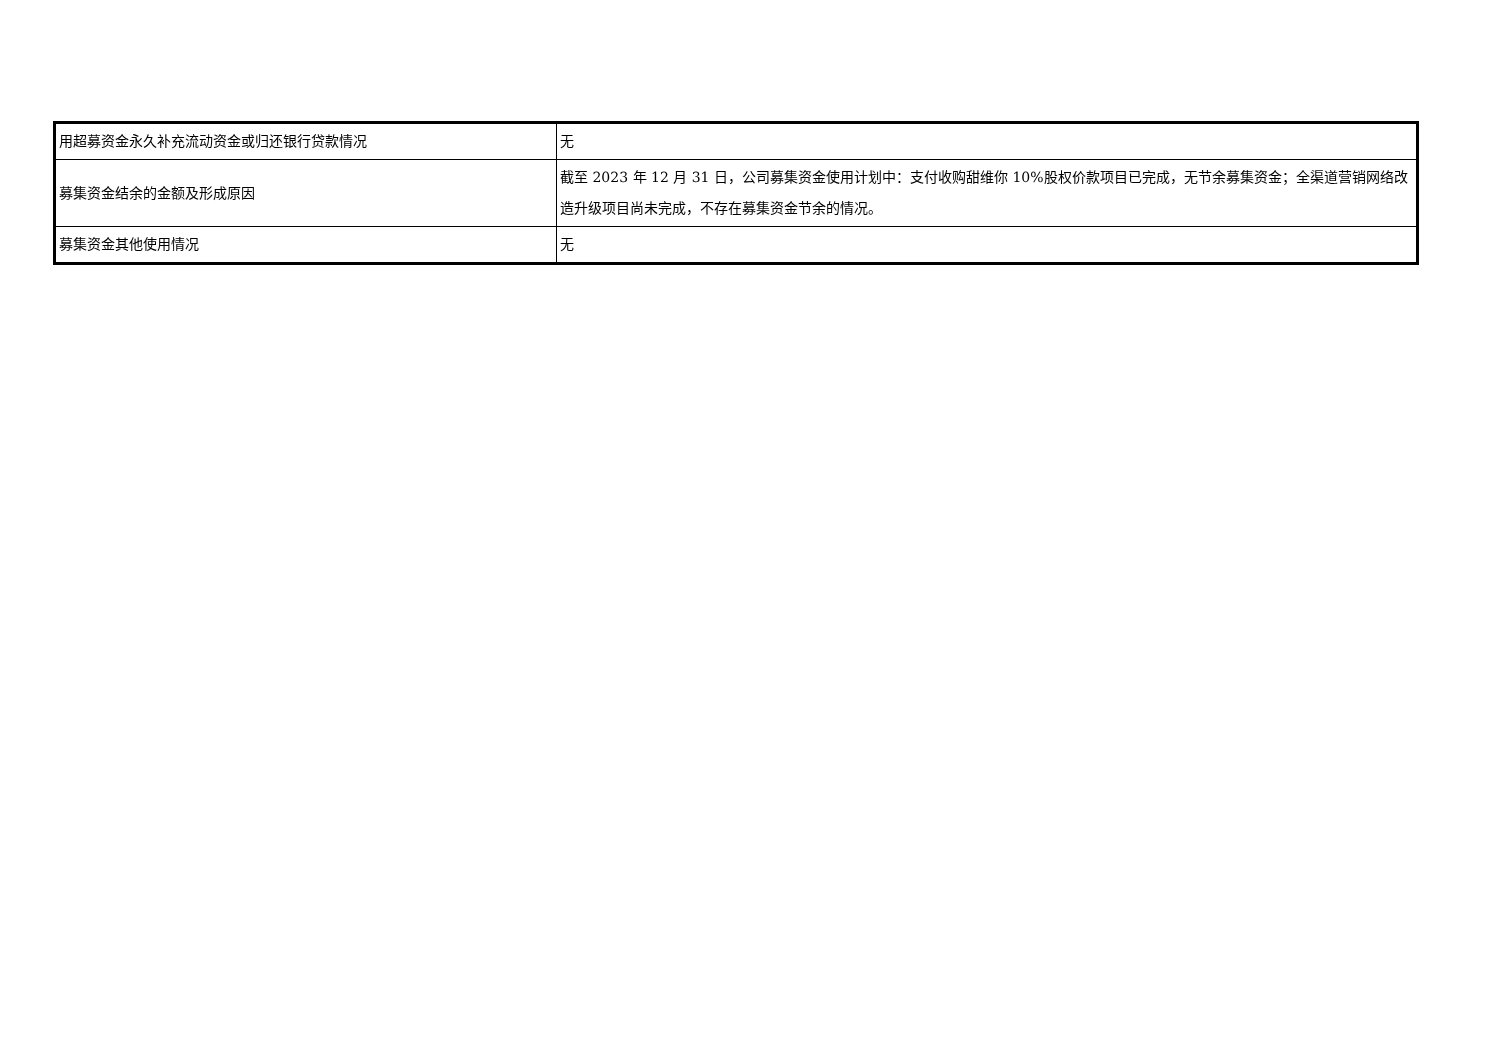| 用超募资金永久补充流动资金或归还银行贷款情况 | 无 |
| 募集资金结余的金额及形成原因 | 截至 2023 年 12 月 31 日，公司募集资金使用计划中：支付收购甜维你 10%股权价款项目已完成，无节余募集资金；全渠道营销网络改造升级项目尚未完成，不存在募集资金节余的情况。 |
| 募集资金其他使用情况 | 无 |